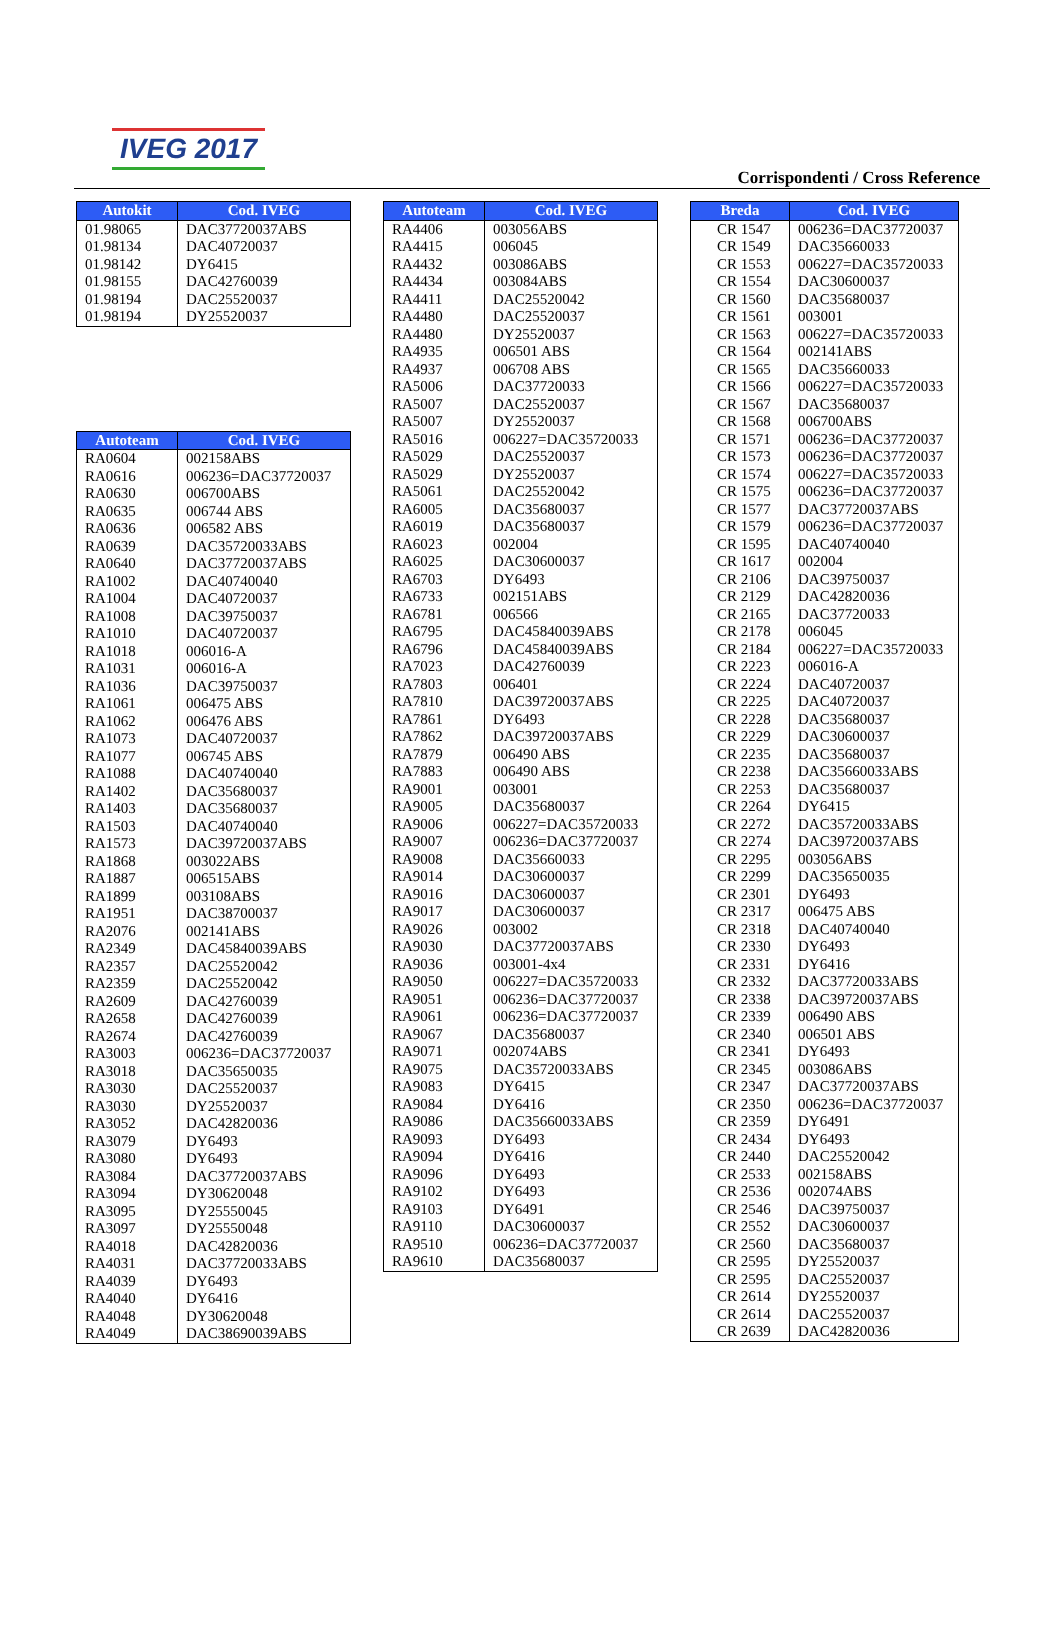IVEG 2017
Corrispondenti / Cross Reference
| Autokit | Cod. IVEG |
| --- | --- |
| 01.98065 | DAC37720037ABS |
| 01.98134 | DAC40720037 |
| 01.98142 | DY6415 |
| 01.98155 | DAC42760039 |
| 01.98194 | DAC25520037 |
| 01.98194 | DY25520037 |
| Autoteam | Cod. IVEG |
| --- | --- |
| RA0604 | 002158ABS |
| RA0616 | 006236=DAC37720037 |
| RA0630 | 006700ABS |
| RA0635 | 006744 ABS |
| RA0636 | 006582 ABS |
| RA0639 | DAC35720033ABS |
| RA0640 | DAC37720037ABS |
| RA1002 | DAC40740040 |
| RA1004 | DAC40720037 |
| RA1008 | DAC39750037 |
| RA1010 | DAC40720037 |
| RA1018 | 006016-A |
| RA1031 | 006016-A |
| RA1036 | DAC39750037 |
| RA1061 | 006475 ABS |
| RA1062 | 006476 ABS |
| RA1073 | DAC40720037 |
| RA1077 | 006745 ABS |
| RA1088 | DAC40740040 |
| RA1402 | DAC35680037 |
| RA1403 | DAC35680037 |
| RA1503 | DAC40740040 |
| RA1573 | DAC39720037ABS |
| RA1868 | 003022ABS |
| RA1887 | 006515ABS |
| RA1899 | 003108ABS |
| RA1951 | DAC38700037 |
| RA2076 | 002141ABS |
| RA2349 | DAC45840039ABS |
| RA2357 | DAC25520042 |
| RA2359 | DAC25520042 |
| RA2609 | DAC42760039 |
| RA2658 | DAC42760039 |
| RA2674 | DAC42760039 |
| RA3003 | 006236=DAC37720037 |
| RA3018 | DAC35650035 |
| RA3030 | DAC25520037 |
| RA3030 | DY25520037 |
| RA3052 | DAC42820036 |
| RA3079 | DY6493 |
| RA3080 | DY6493 |
| RA3084 | DAC37720037ABS |
| RA3094 | DY30620048 |
| RA3095 | DY25550045 |
| RA3097 | DY25550048 |
| RA4018 | DAC42820036 |
| RA4031 | DAC37720033ABS |
| RA4039 | DY6493 |
| RA4040 | DY6416 |
| RA4048 | DY30620048 |
| RA4049 | DAC38690039ABS |
| Autoteam | Cod. IVEG |
| --- | --- |
| RA4406 | 003056ABS |
| RA4415 | 006045 |
| RA4432 | 003086ABS |
| RA4434 | 003084ABS |
| RA4411 | DAC25520042 |
| RA4480 | DAC25520037 |
| RA4480 | DY25520037 |
| RA4935 | 006501 ABS |
| RA4937 | 006708 ABS |
| RA5006 | DAC37720033 |
| RA5007 | DAC25520037 |
| RA5007 | DY25520037 |
| RA5016 | 006227=DAC35720033 |
| RA5029 | DAC25520037 |
| RA5029 | DY25520037 |
| RA5061 | DAC25520042 |
| RA6005 | DAC35680037 |
| RA6019 | DAC35680037 |
| RA6023 | 002004 |
| RA6025 | DAC30600037 |
| RA6703 | DY6493 |
| RA6733 | 002151ABS |
| RA6781 | 006566 |
| RA6795 | DAC45840039ABS |
| RA6796 | DAC45840039ABS |
| RA7023 | DAC42760039 |
| RA7803 | 006401 |
| RA7810 | DAC39720037ABS |
| RA7861 | DY6493 |
| RA7862 | DAC39720037ABS |
| RA7879 | 006490 ABS |
| RA7883 | 006490 ABS |
| RA9001 | 003001 |
| RA9005 | DAC35680037 |
| RA9006 | 006227=DAC35720033 |
| RA9007 | 006236=DAC37720037 |
| RA9008 | DAC35660033 |
| RA9014 | DAC30600037 |
| RA9016 | DAC30600037 |
| RA9017 | DAC30600037 |
| RA9026 | 003002 |
| RA9030 | DAC37720037ABS |
| RA9036 | 003001-4x4 |
| RA9050 | 006227=DAC35720033 |
| RA9051 | 006236=DAC37720037 |
| RA9061 | 006236=DAC37720037 |
| RA9067 | DAC35680037 |
| RA9071 | 002074ABS |
| RA9075 | DAC35720033ABS |
| RA9083 | DY6415 |
| RA9084 | DY6416 |
| RA9086 | DAC35660033ABS |
| RA9093 | DY6493 |
| RA9094 | DY6416 |
| RA9096 | DY6493 |
| RA9102 | DY6493 |
| RA9103 | DY6491 |
| RA9110 | DAC30600037 |
| RA9510 | 006236=DAC37720037 |
| RA9610 | DAC35680037 |
| Breda | Cod. IVEG |
| --- | --- |
| CR 1547 | 006236=DAC37720037 |
| CR 1549 | DAC35660033 |
| CR 1553 | 006227=DAC35720033 |
| CR 1554 | DAC30600037 |
| CR 1560 | DAC35680037 |
| CR 1561 | 003001 |
| CR 1563 | 006227=DAC35720033 |
| CR 1564 | 002141ABS |
| CR 1565 | DAC35660033 |
| CR 1566 | 006227=DAC35720033 |
| CR 1567 | DAC35680037 |
| CR 1568 | 006700ABS |
| CR 1571 | 006236=DAC37720037 |
| CR 1573 | 006236=DAC37720037 |
| CR 1574 | 006227=DAC35720033 |
| CR 1575 | 006236=DAC37720037 |
| CR 1577 | DAC37720037ABS |
| CR 1579 | 006236=DAC37720037 |
| CR 1595 | DAC40740040 |
| CR 1617 | 002004 |
| CR 2106 | DAC39750037 |
| CR 2129 | DAC42820036 |
| CR 2165 | DAC37720033 |
| CR 2178 | 006045 |
| CR 2184 | 006227=DAC35720033 |
| CR 2223 | 006016-A |
| CR 2224 | DAC40720037 |
| CR 2225 | DAC40720037 |
| CR 2228 | DAC35680037 |
| CR 2229 | DAC30600037 |
| CR 2235 | DAC35680037 |
| CR 2238 | DAC35660033ABS |
| CR 2253 | DAC35680037 |
| CR 2264 | DY6415 |
| CR 2272 | DAC35720033ABS |
| CR 2274 | DAC39720037ABS |
| CR 2295 | 003056ABS |
| CR 2299 | DAC35650035 |
| CR 2301 | DY6493 |
| CR 2317 | 006475 ABS |
| CR 2318 | DAC40740040 |
| CR 2330 | DY6493 |
| CR 2331 | DY6416 |
| CR 2332 | DAC37720033ABS |
| CR 2338 | DAC39720037ABS |
| CR 2339 | 006490 ABS |
| CR 2340 | 006501 ABS |
| CR 2341 | DY6493 |
| CR 2345 | 003086ABS |
| CR 2347 | DAC37720037ABS |
| CR 2350 | 006236=DAC37720037 |
| CR 2359 | DY6491 |
| CR 2434 | DY6493 |
| CR 2440 | DAC25520042 |
| CR 2533 | 002158ABS |
| CR 2536 | 002074ABS |
| CR 2546 | DAC39750037 |
| CR 2552 | DAC30600037 |
| CR 2560 | DAC35680037 |
| CR 2595 | DY25520037 |
| CR 2595 | DAC25520037 |
| CR 2614 | DY25520037 |
| CR 2614 | DAC25520037 |
| CR 2639 | DAC42820036 |